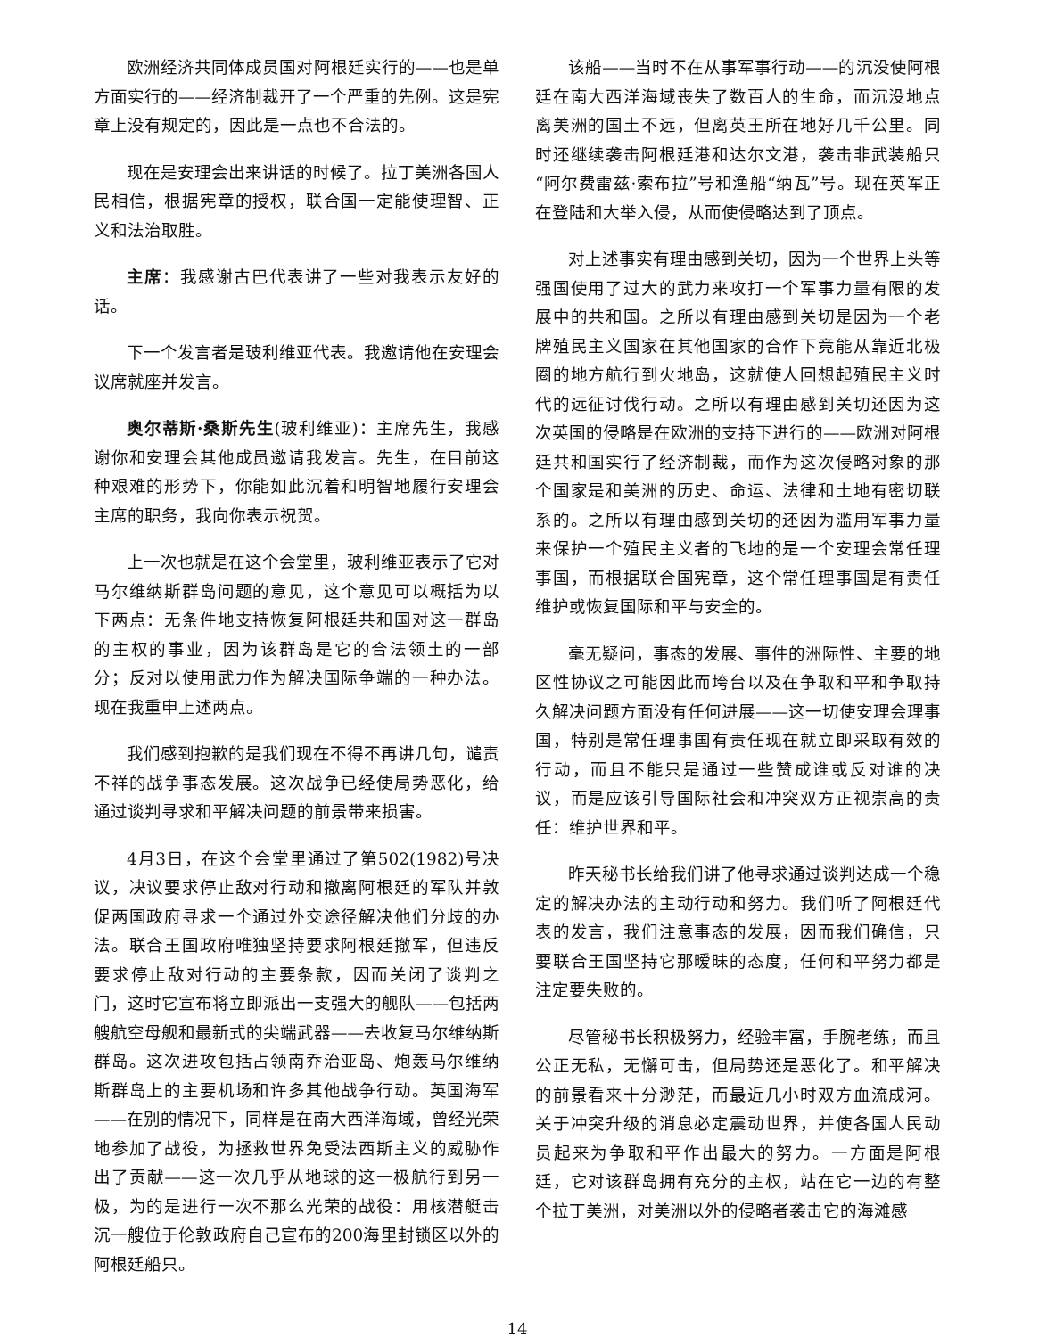欧洲经济共同体成员国对阿根廷实行的——也是单方面实行的——经济制裁开了一个严重的先例。这是宪章上没有规定的，因此是一点也不合法的。
现在是安理会出来讲话的时候了。拉丁美洲各国人民相信，根据宪章的授权，联合国一定能使理智、正义和法治取胜。
主席：我感谢古巴代表讲了一些对我表示友好的话。
下一个发言者是玻利维亚代表。我邀请他在安理会议席就座并发言。
奥尔蒂斯·桑斯先生(玻利维亚)：主席先生，我感谢你和安理会其他成员邀请我发言。先生，在目前这种艰难的形势下，你能如此沉着和明智地履行安理会主席的职务，我向你表示祝贺。
上一次也就是在这个会堂里，玻利维亚表示了它对马尔维纳斯群岛问题的意见，这个意见可以概括为以下两点：无条件地支持恢复阿根廷共和国对这一群岛的主权的事业，因为该群岛是它的合法领土的一部分；反对以使用武力作为解决国际争端的一种办法。现在我重申上述两点。
我们感到抱歉的是我们现在不得不再讲几句，谴责不祥的战争事态发展。这次战争已经使局势恶化，给通过谈判寻求和平解决问题的前景带来损害。
4月3日，在这个会堂里通过了第502(1982)号决议，决议要求停止敌对行动和撤离阿根廷的军队并敦促两国政府寻求一个通过外交途径解决他们分歧的办法。联合王国政府唯独坚持要求阿根廷撤军，但违反要求停止敌对行动的主要条款，因而关闭了谈判之门，这时它宣布将立即派出一支强大的舰队——包括两艘航空母舰和最新式的尖端武器——去收复马尔维纳斯群岛。这次进攻包括占领南乔治亚岛、炮轰马尔维纳斯群岛上的主要机场和许多其他战争行动。英国海军——在别的情况下，同样是在南大西洋海域，曾经光荣地参加了战役，为拯救世界免受法西斯主义的威胁作出了贡献——这一次几乎从地球的这一极航行到另一极，为的是进行一次不那么光荣的战役：用核潜艇击沉一艘位于伦敦政府自己宣布的200海里封锁区以外的阿根廷船只。
该船——当时不在从事军事行动——的沉没使阿根廷在南大西洋海域丧失了数百人的生命，而沉没地点离美洲的国土不远，但离英王所在地好几千公里。同时还继续袭击阿根廷港和达尔文港，袭击非武装船只“阿尔费雷兹·索布拉”号和渔船“纳瓦”号。现在英军正在登陆和大举入侵，从而使侵略达到了顶点。
对上述事实有理由感到关切，因为一个世界上头等强国使用了过大的武力来攻打一个军事力量有限的发展中的共和国。之所以有理由感到关切是因为一个老牌殖民主义国家在其他国家的合作下竟能从靠近北极圈的地方航行到火地岛，这就使人回想起殖民主义时代的远征讨伐行动。之所以有理由感到关切还因为这次英国的侵略是在欧洲的支持下进行的——欧洲对阿根廷共和国实行了经济制裁，而作为这次侵略对象的那个国家是和美洲的历史、命运、法律和土地有密切联系的。之所以有理由感到关切的还因为滥用军事力量来保护一个殖民主义者的飞地的是一个安理会常任理事国，而根据联合国宪章，这个常任理事国是有责任维护或恢复国际和平与安全的。
毫无疑问，事态的发展、事件的洲际性、主要的地区性协议之可能因此而垮台以及在争取和平和争取持久解决问题方面没有任何进展——这一切使安理会理事国，特别是常任理事国有责任现在就立即采取有效的行动，而且不能只是通过一些赞成谁或反对谁的决议，而是应该引导国际社会和冲突双方正视崇高的责任：维护世界和平。
昨天秘书长给我们讲了他寻求通过谈判达成一个稳定的解决办法的主动行动和努力。我们听了阿根廷代表的发言，我们注意事态的发展，因而我们确信，只要联合王国坚持它那暧昧的态度，任何和平努力都是注定要失败的。
尽管秘书长积极努力，经验丰富，手腕老练，而且公正无私，无懈可击，但局势还是恶化了。和平解决的前景看来十分渺茫，而最近几小时双方血流成河。关于冲突升级的消息必定震动世界，并使各国人民动员起来为争取和平作出最大的努力。一方面是阿根廷，它对该群岛拥有充分的主权，站在它一边的有整个拉丁美洲，对美洲以外的侵略者袭击它的海滩感
14